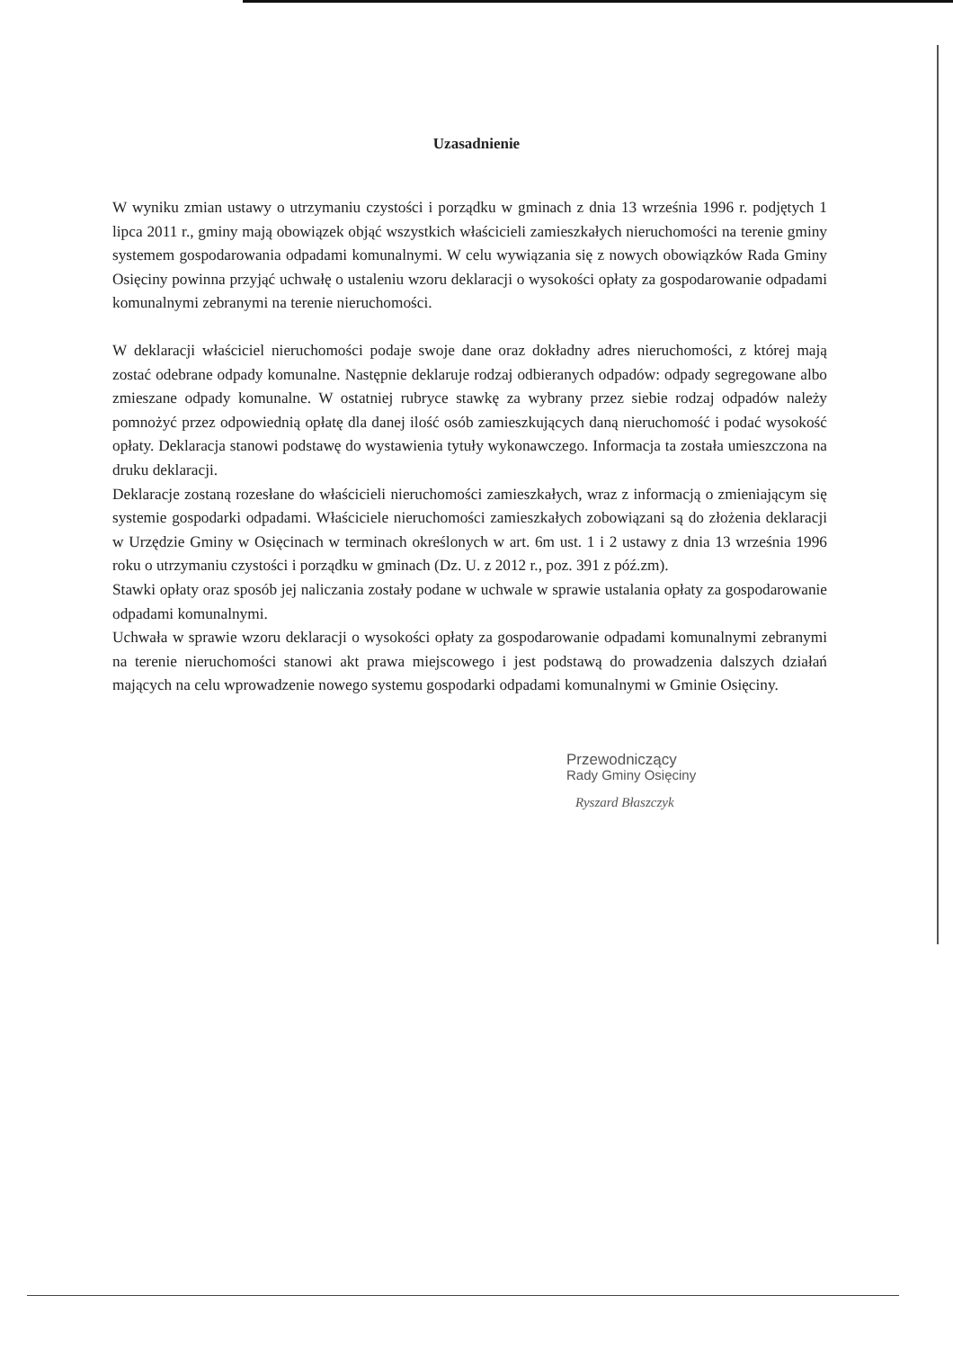Uzasadnienie
W wyniku zmian ustawy o utrzymaniu czystości i porządku w gminach z dnia 13 września 1996 r. podjętych 1 lipca 2011 r., gminy mają obowiązek objąć wszystkich właścicieli zamieszkałych nieruchomości na terenie gminy systemem gospodarowania odpadami komunalnymi. W celu wywiązania się z nowych obowiązków Rada Gminy Osięciny powinna przyjąć uchwałę o ustaleniu wzoru deklaracji o wysokości opłaty za gospodarowanie odpadami komunalnymi zebranymi na terenie nieruchomości.
W deklaracji właściciel nieruchomości podaje swoje dane oraz dokładny adres nieruchomości, z której mają zostać odebrane odpady komunalne. Następnie deklaruje rodzaj odbieranych odpadów: odpady segregowane albo zmieszane odpady komunalne. W ostatniej rubryce stawkę za wybrany przez siebie rodzaj odpadów należy pomnożyć przez odpowiednią opłatę dla danej ilość osób zamieszkujących daną nieruchomość i podać wysokość opłaty. Deklaracja stanowi podstawę do wystawienia tytuły wykonawczego. Informacja ta została umieszczona na druku deklaracji.
Deklaracje zostaną rozesłane do właścicieli nieruchomości zamieszkałych, wraz z informacją o zmieniającym się systemie gospodarki odpadami. Właściciele nieruchomości zamieszkałych zobowiązani są do złożenia deklaracji w Urzędzie Gminy w Osięcinach w terminach określonych w art. 6m ust. 1 i 2 ustawy z dnia 13 września 1996 roku o utrzymaniu czystości i porządku w gminach (Dz. U. z 2012 r., poz. 391 z póź.zm).
Stawki opłaty oraz sposób jej naliczania zostały podane w uchwale w sprawie ustalania opłaty za gospodarowanie odpadami komunalnymi.
Uchwała w sprawie wzoru deklaracji o wysokości opłaty za gospodarowanie odpadami komunalnymi zebranymi na terenie nieruchomości stanowi akt prawa miejscowego i jest podstawą do prowadzenia dalszych działań mających na celu wprowadzenie nowego systemu gospodarki odpadami komunalnymi w Gminie Osięciny.
Przewodniczący
Rady Gminy Osięciny
Ryszard Błaszczyk